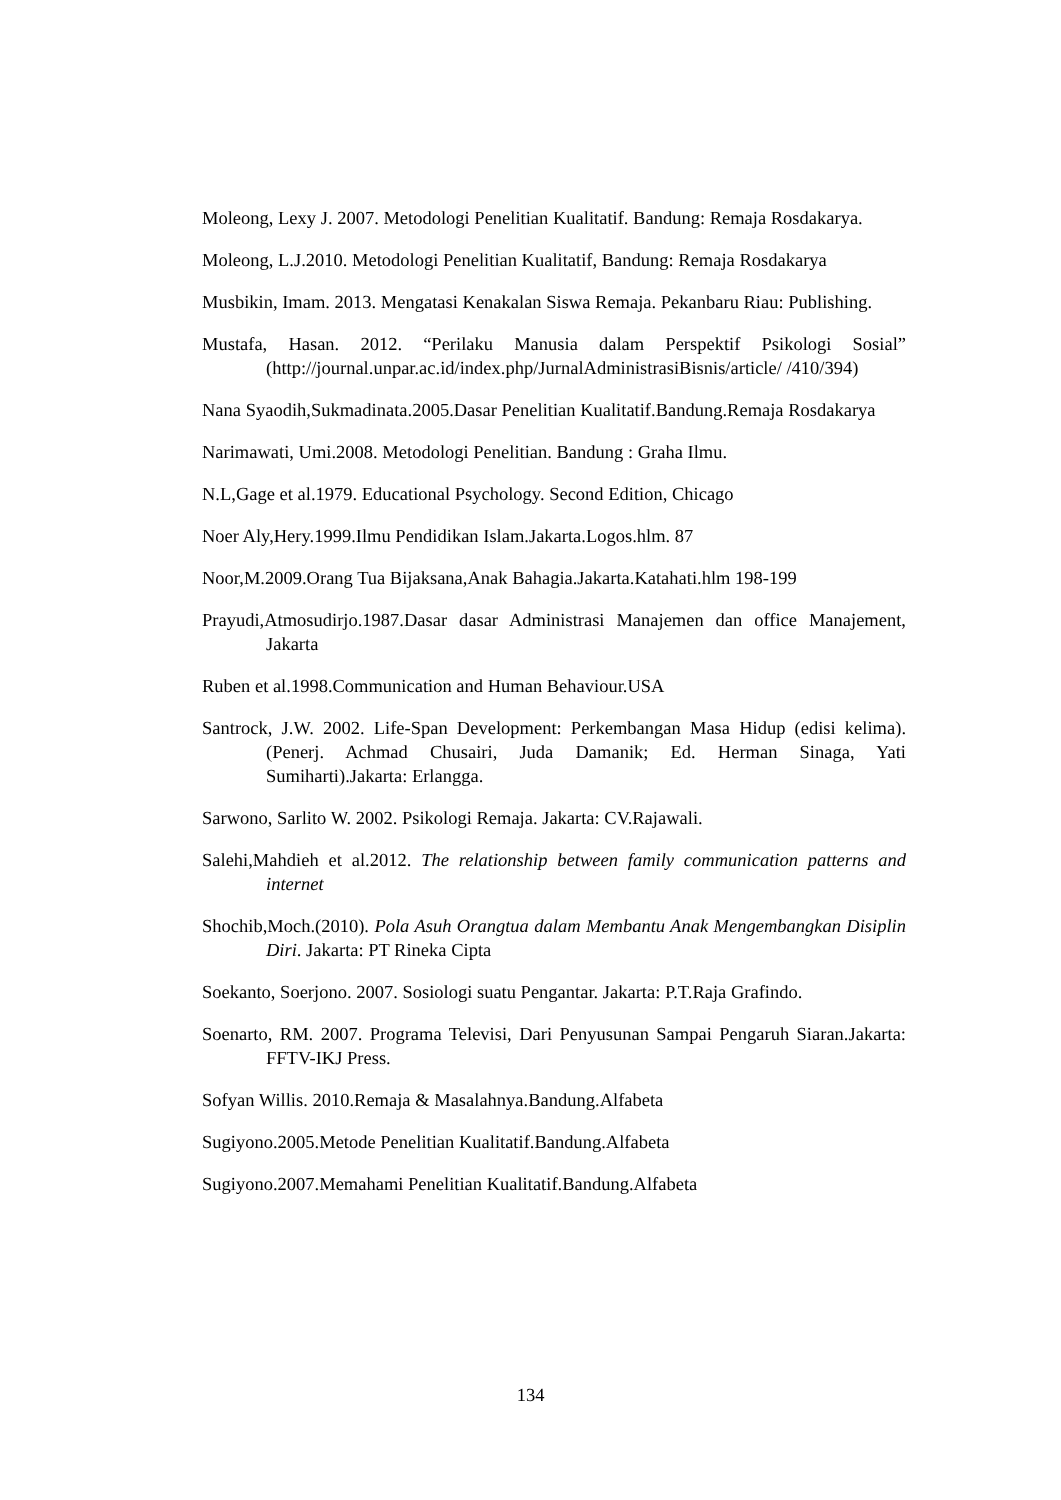Moleong, Lexy J. 2007. Metodologi Penelitian Kualitatif. Bandung: Remaja Rosdakarya.
Moleong, L.J.2010. Metodologi Penelitian Kualitatif, Bandung: Remaja Rosdakarya
Musbikin, Imam. 2013. Mengatasi Kenakalan Siswa Remaja. Pekanbaru Riau: Publishing.
Mustafa, Hasan. 2012. “Perilaku Manusia dalam Perspektif Psikologi Sosial” (http://journal.unpar.ac.id/index.php/JurnalAdministrasiBisnis/article/ /410/394)
Nana Syaodih,Sukmadinata.2005.Dasar Penelitian Kualitatif.Bandung.Remaja Rosdakarya
Narimawati, Umi.2008. Metodologi Penelitian. Bandung : Graha Ilmu.
N.L,Gage et al.1979. Educational Psychology. Second Edition, Chicago
Noer Aly,Hery.1999.Ilmu Pendidikan Islam.Jakarta.Logos.hlm. 87
Noor,M.2009.Orang Tua Bijaksana,Anak Bahagia.Jakarta.Katahati.hlm 198-199
Prayudi,Atmosudirjo.1987.Dasar dasar Administrasi Manajemen dan office Manajement, Jakarta
Ruben et al.1998.Communication and Human Behaviour.USA
Santrock, J.W. 2002. Life-Span Development: Perkembangan Masa Hidup (edisi kelima).(Penerj. Achmad Chusairi, Juda Damanik; Ed. Herman Sinaga, Yati Sumiharti).Jakarta: Erlangga.
Sarwono, Sarlito W. 2002. Psikologi Remaja. Jakarta: CV.Rajawali.
Salehi,Mahdieh et al.2012. The relationship between family communication patterns and internet
Shochib,Moch.(2010). Pola Asuh Orangtua dalam Membantu Anak Mengembangkan Disiplin Diri. Jakarta: PT Rineka Cipta
Soekanto, Soerjono. 2007. Sosiologi suatu Pengantar. Jakarta: P.T.Raja Grafindo.
Soenarto, RM. 2007. Programa Televisi, Dari Penyusunan Sampai Pengaruh Siaran.Jakarta: FFTV-IKJ Press.
Sofyan Willis. 2010.Remaja & Masalahnya.Bandung.Alfabeta
Sugiyono.2005.Metode Penelitian Kualitatif.Bandung.Alfabeta
Sugiyono.2007.Memahami Penelitian Kualitatif.Bandung.Alfabeta
134